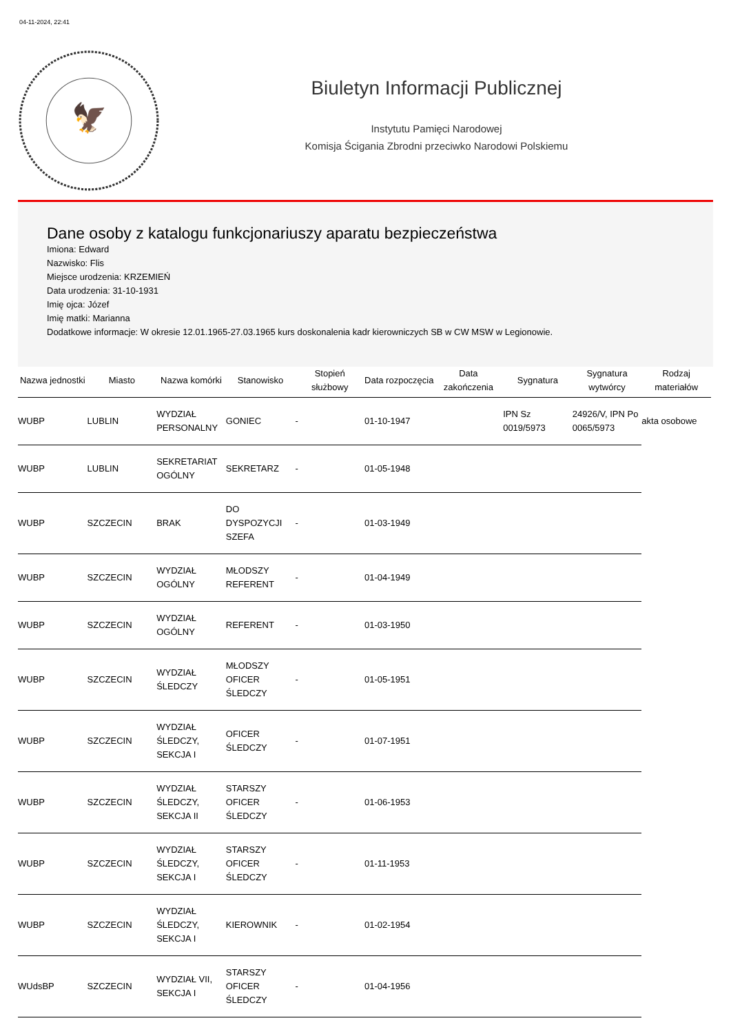04-11-2024, 22:41
🦅
Biuletyn Informacji Publicznej
Instytutu Pamięci Narodowej
Komisja Ścigania Zbrodni przeciwko Narodowi Polskiemu
Dane osoby z katalogu funkcjonariuszy aparatu bezpieczeństwa
Imiona: Edward
Nazwisko: Flis
Miejsce urodzenia: KRZEMIEŃ
Data urodzenia: 31-10-1931
Imię ojca: Józef
Imię matki: Marianna
Dodatkowe informacje: W okresie 12.01.1965-27.03.1965 kurs doskonalenia kadr kierowniczych SB w CW MSW w Legionowie.
| Nazwa jednostki | Miasto | Nazwa komórki | Stanowisko | Stopień służbowy | Data rozpoczęcia | Data zakończenia | Sygnatura | Sygnatura wytwórcy | Rodzaj materiałów |
| --- | --- | --- | --- | --- | --- | --- | --- | --- | --- |
| WUBP | LUBLIN | WYDZIAŁ PERSONALNY | GONIEC | - | 01-10-1947 | | IPN Sz 0019/5973 | 24926/V, IPN Po 0065/5973 | akta osobowe |
| WUBP | LUBLIN | SEKRETARIAT OGÓLNY | SEKRETARZ | - | 01-05-1948 | | | | |
| WUBP | SZCZECIN | BRAK | DO DYSPOZYCJI SZEFA | - | 01-03-1949 | | | | |
| WUBP | SZCZECIN | WYDZIAŁ OGÓLNY | MŁODSZY REFERENT | - | 01-04-1949 | | | | |
| WUBP | SZCZECIN | WYDZIAŁ OGÓLNY | REFERENT | - | 01-03-1950 | | | | |
| WUBP | SZCZECIN | WYDZIAŁ ŚLEDCZY | MŁODSZY OFICER ŚLEDCZY | - | 01-05-1951 | | | | |
| WUBP | SZCZECIN | WYDZIAŁ ŚLEDCZY, SEKCJA I | OFICER ŚLEDCZY | - | 01-07-1951 | | | | |
| WUBP | SZCZECIN | WYDZIAŁ ŚLEDCZY, SEKCJA II | STARSZY OFICER ŚLEDCZY | - | 01-06-1953 | | | | |
| WUBP | SZCZECIN | WYDZIAŁ ŚLEDCZY, SEKCJA I | STARSZY OFICER ŚLEDCZY | - | 01-11-1953 | | | | |
| WUBP | SZCZECIN | WYDZIAŁ ŚLEDCZY, SEKCJA I | KIEROWNIK | - | 01-02-1954 | | | | |
| WUdsBP | SZCZECIN | WYDZIAŁ VII, SEKCJA I | STARSZY OFICER ŚLEDCZY | - | 01-04-1956 | | | | |